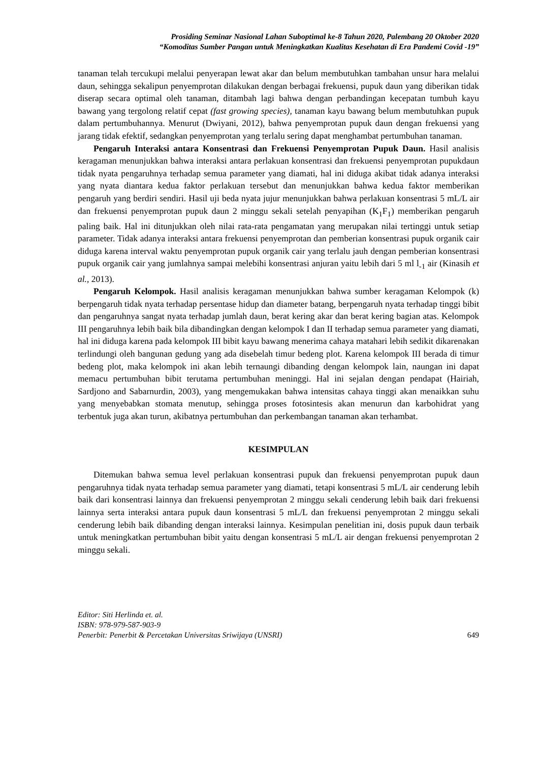Prosiding Seminar Nasional Lahan Suboptimal ke-8 Tahun 2020, Palembang 20 Oktober 2020
“Komoditas Sumber Pangan untuk Meningkatkan Kualitas Kesehatan di Era Pandemi Covid -19”
tanaman telah tercukupi melalui penyerapan lewat akar dan belum membutuhkan tambahan unsur hara melalui daun, sehingga sekalipun penyemprotan dilakukan dengan berbagai frekuensi, pupuk daun yang diberikan tidak diserap secara optimal oleh tanaman, ditambah lagi bahwa dengan perbandingan kecepatan tumbuh kayu bawang yang tergolong relatif cepat (fast growing species), tanaman kayu bawang belum membutuhkan pupuk dalam pertumbuhannya. Menurut (Dwiyani, 2012), bahwa penyemprotan pupuk daun dengan frekuensi yang jarang tidak efektif, sedangkan penyemprotan yang terlalu sering dapat menghambat pertumbuhan tanaman.
Pengaruh Interaksi antara Konsentrasi dan Frekuensi Penyemprotan Pupuk Daun. Hasil analisis keragaman menunjukkan bahwa interaksi antara perlakuan konsentrasi dan frekuensi penyemprotan pupukdaun tidak nyata pengaruhnya terhadap semua parameter yang diamati, hal ini diduga akibat tidak adanya interaksi yang nyata diantara kedua faktor perlakuan tersebut dan menunjukkan bahwa kedua faktor memberikan pengaruh yang berdiri sendiri. Hasil uji beda nyata jujur menunjukkan bahwa perlakuan konsentrasi 5 mL/L air dan frekuensi penyemprotan pupuk daun 2 minggu sekali setelah penyapihan (K<sub>1</sub>F<sub>1</sub>) memberikan pengaruh paling baik. Hal ini ditunjukkan oleh nilai rata-rata pengamatan yang merupakan nilai tertinggi untuk setiap parameter. Tidak adanya interaksi antara frekuensi penyemprotan dan pemberian konsentrasi pupuk organik cair diduga karena interval waktu penyemprotan pupuk organik cair yang terlalu jauh dengan pemberian konsentrasi pupuk organik cair yang jumlahnya sampai melebihi konsentrasi anjuran yaitu lebih dari 5 ml l<sub>-1</sub> air (Kinasih et al., 2013).
Pengaruh Kelompok. Hasil analisis keragaman menunjukkan bahwa sumber keragaman Kelompok (k) berpengaruh tidak nyata terhadap persentase hidup dan diameter batang, berpengaruh nyata terhadap tinggi bibit dan pengaruhnya sangat nyata terhadap jumlah daun, berat kering akar dan berat kering bagian atas. Kelompok III pengaruhnya lebih baik bila dibandingkan dengan kelompok I dan II terhadap semua parameter yang diamati, hal ini diduga karena pada kelompok III bibit kayu bawang menerima cahaya matahari lebih sedikit dikarenakan terlindungi oleh bangunan gedung yang ada disebelah timur bedeng plot. Karena kelompok III berada di timur bedeng plot, maka kelompok ini akan lebih ternaungi dibanding dengan kelompok lain, naungan ini dapat memacu pertumbuhan bibit terutama pertumbuhan meninggi. Hal ini sejalan dengan pendapat (Hairiah, Sardjono and Sabarnurdin, 2003), yang mengemukakan bahwa intensitas cahaya tinggi akan menaikkan suhu yang menyebabkan stomata menutup, sehingga proses fotosintesis akan menurun dan karbohidrat yang terbentuk juga akan turun, akibatnya pertumbuhan dan perkembangan tanaman akan terhambat.
KESIMPULAN
Ditemukan bahwa semua level perlakuan konsentrasi pupuk dan frekuensi penyemprotan pupuk daun pengaruhnya tidak nyata terhadap semua parameter yang diamati, tetapi konsentrasi 5 mL/L air cenderung lebih baik dari konsentrasi lainnya dan frekuensi penyemprotan 2 minggu sekali cenderung lebih baik dari frekuensi lainnya serta interaksi antara pupuk daun konsentrasi 5 mL/L dan frekuensi penyemprotan 2 minggu sekali cenderung lebih baik dibanding dengan interaksi lainnya. Kesimpulan penelitian ini, dosis pupuk daun terbaik untuk meningkatkan pertumbuhan bibit yaitu dengan konsentrasi 5 mL/L air dengan frekuensi penyemprotan 2 minggu sekali.
Editor: Siti Herlinda et. al.
ISBN: 978-979-587-903-9
Penerbit: Penerbit & Percetakan Universitas Sriwijaya (UNSRI) 649